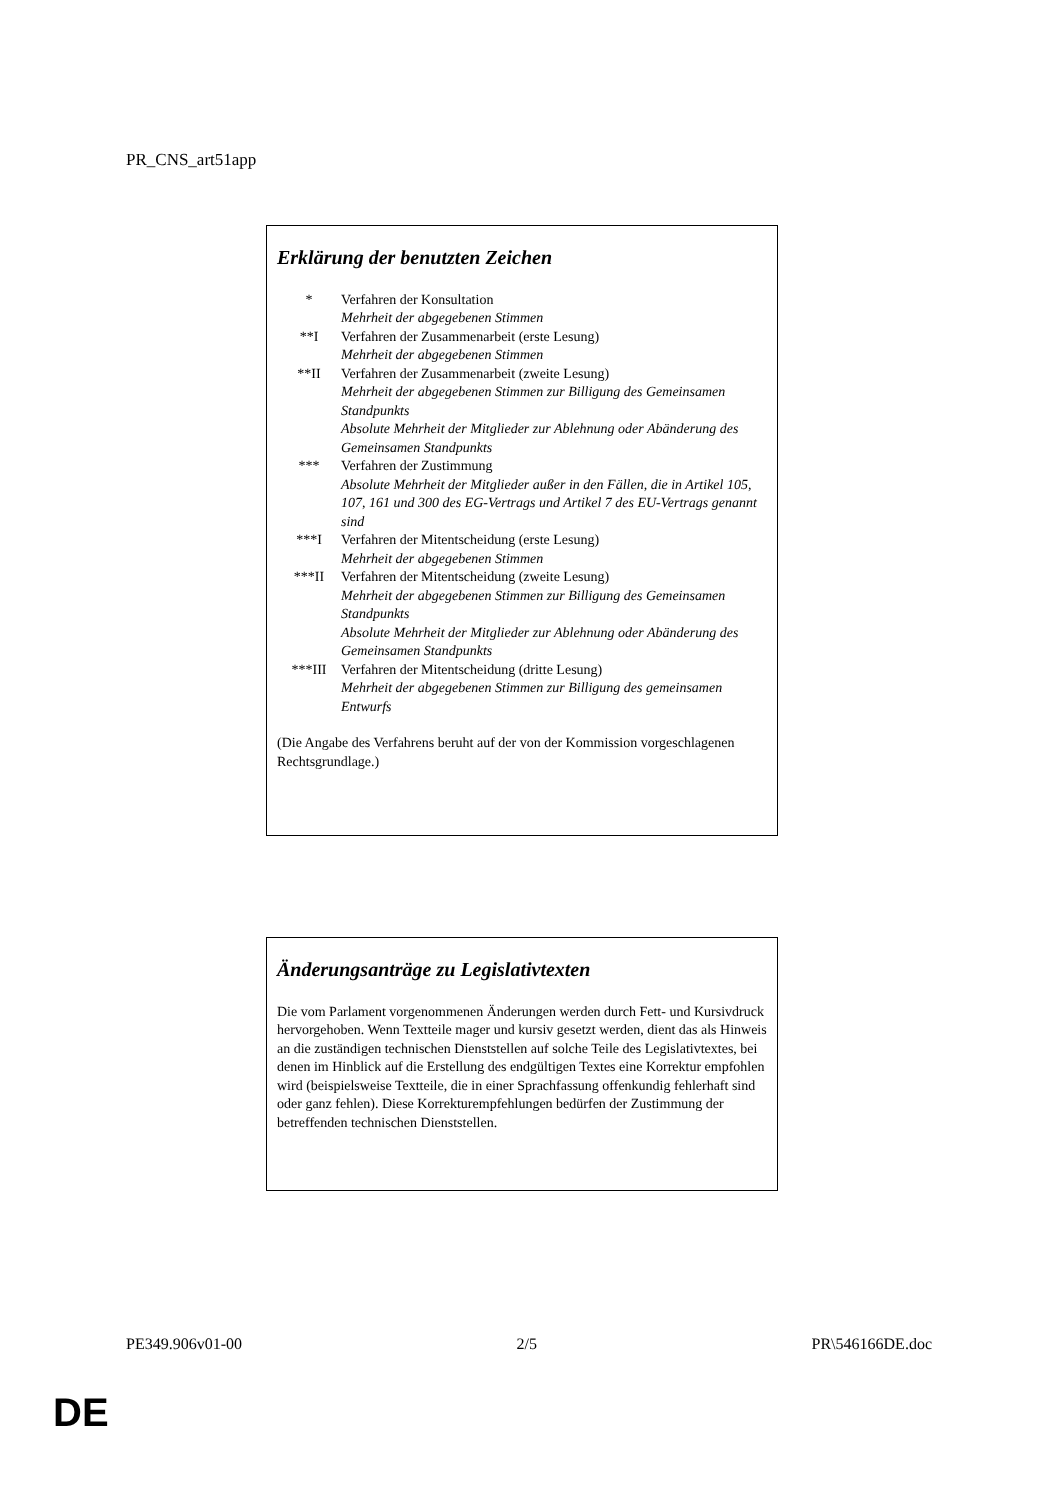PR_CNS_art51app
Erklärung der benutzten Zeichen
* Verfahren der Konsultation
Mehrheit der abgegebenen Stimmen
**I Verfahren der Zusammenarbeit (erste Lesung)
Mehrheit der abgegebenen Stimmen
**II Verfahren der Zusammenarbeit (zweite Lesung)
Mehrheit der abgegebenen Stimmen zur Billigung des Gemeinsamen Standpunkts
Absolute Mehrheit der Mitglieder zur Ablehnung oder Abänderung des Gemeinsamen Standpunkts
*** Verfahren der Zustimmung
Absolute Mehrheit der Mitglieder außer in den Fällen, die in Artikel 105, 107, 161 und 300 des EG-Vertrags und Artikel 7 des EU-Vertrags genannt sind
***I Verfahren der Mitentscheidung (erste Lesung)
Mehrheit der abgegebenen Stimmen
***II Verfahren der Mitentscheidung (zweite Lesung)
Mehrheit der abgegebenen Stimmen zur Billigung des Gemeinsamen Standpunkts
Absolute Mehrheit der Mitglieder zur Ablehnung oder Abänderung des Gemeinsamen Standpunkts
***III Verfahren der Mitentscheidung (dritte Lesung)
Mehrheit der abgegebenen Stimmen zur Billigung des gemeinsamen Entwurfs
(Die Angabe des Verfahrens beruht auf der von der Kommission vorgeschlagenen Rechtsgrundlage.)
Änderungsanträge zu Legislativtexten
Die vom Parlament vorgenommenen Änderungen werden durch Fett- und Kursivdruck hervorgehoben. Wenn Textteile mager und kursiv gesetzt werden, dient das als Hinweis an die zuständigen technischen Dienststellen auf solche Teile des Legislativtextes, bei denen im Hinblick auf die Erstellung des endgültigen Textes eine Korrektur empfohlen wird (beispielsweise Textteile, die in einer Sprachfassung offenkundig fehlerhaft sind oder ganz fehlen). Diese Korrekturempfehlungen bedürfen der Zustimmung der betreffenden technischen Dienststellen.
PE349.906v01-00 2/5 PR\546166DE.doc
DE